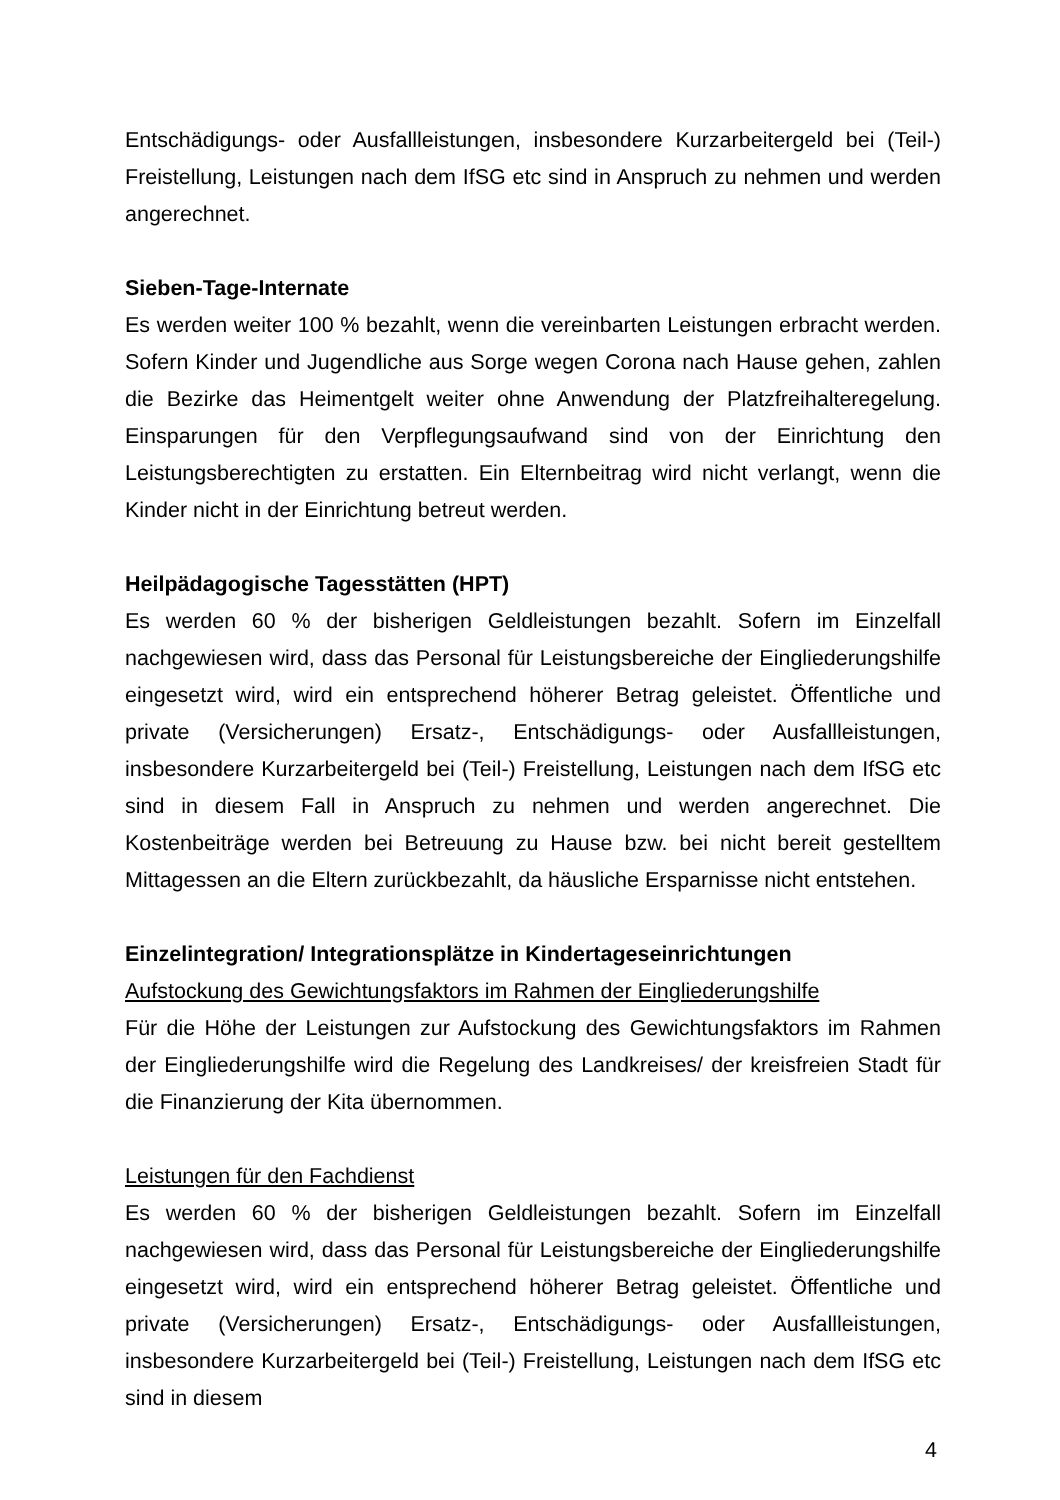Entschädigungs- oder Ausfallleistungen, insbesondere Kurzarbeitergeld bei (Teil-) Freistellung, Leistungen nach dem IfSG etc sind in Anspruch zu nehmen und werden angerechnet.
Sieben-Tage-Internate
Es werden weiter 100 % bezahlt, wenn die vereinbarten Leistungen erbracht werden. Sofern Kinder und Jugendliche aus Sorge wegen Corona nach Hause gehen, zahlen die Bezirke das Heimentgelt weiter ohne Anwendung der Platzfreihalteregelung. Einsparungen für den Verpflegungsaufwand sind von der Einrichtung den Leistungsberechtigten zu erstatten. Ein Elternbeitrag wird nicht verlangt, wenn die Kinder nicht in der Einrichtung betreut werden.
Heilpädagogische Tagesstätten (HPT)
Es werden 60 % der bisherigen Geldleistungen bezahlt. Sofern im Einzelfall nachgewiesen wird, dass das Personal für Leistungsbereiche der Eingliederungshilfe eingesetzt wird, wird ein entsprechend höherer Betrag geleistet. Öffentliche und private (Versicherungen) Ersatz-, Entschädigungs- oder Ausfallleistungen, insbesondere Kurzarbeitergeld bei (Teil-) Freistellung, Leistungen nach dem IfSG etc sind in diesem Fall in Anspruch zu nehmen und werden angerechnet. Die Kostenbeiträge werden bei Betreuung zu Hause bzw. bei nicht bereit gestelltem Mittagessen an die Eltern zurückbezahlt, da häusliche Ersparnisse nicht entstehen.
Einzelintegration/ Integrationsplätze in Kindertageseinrichtungen
Aufstockung des Gewichtungsfaktors im Rahmen der Eingliederungshilfe
Für die Höhe der Leistungen zur Aufstockung des Gewichtungsfaktors im Rahmen der Eingliederungshilfe wird die Regelung des Landkreises/ der kreisfreien Stadt für die Finanzierung der Kita übernommen.
Leistungen für den Fachdienst
Es werden 60 % der bisherigen Geldleistungen bezahlt. Sofern im Einzelfall nachgewiesen wird, dass das Personal für Leistungsbereiche der Eingliederungshilfe eingesetzt wird, wird ein entsprechend höherer Betrag geleistet. Öffentliche und private (Versicherungen) Ersatz-, Entschädigungs- oder Ausfallleistungen, insbesondere Kurzarbeitergeld bei (Teil-) Freistellung, Leistungen nach dem IfSG etc sind in diesem
4